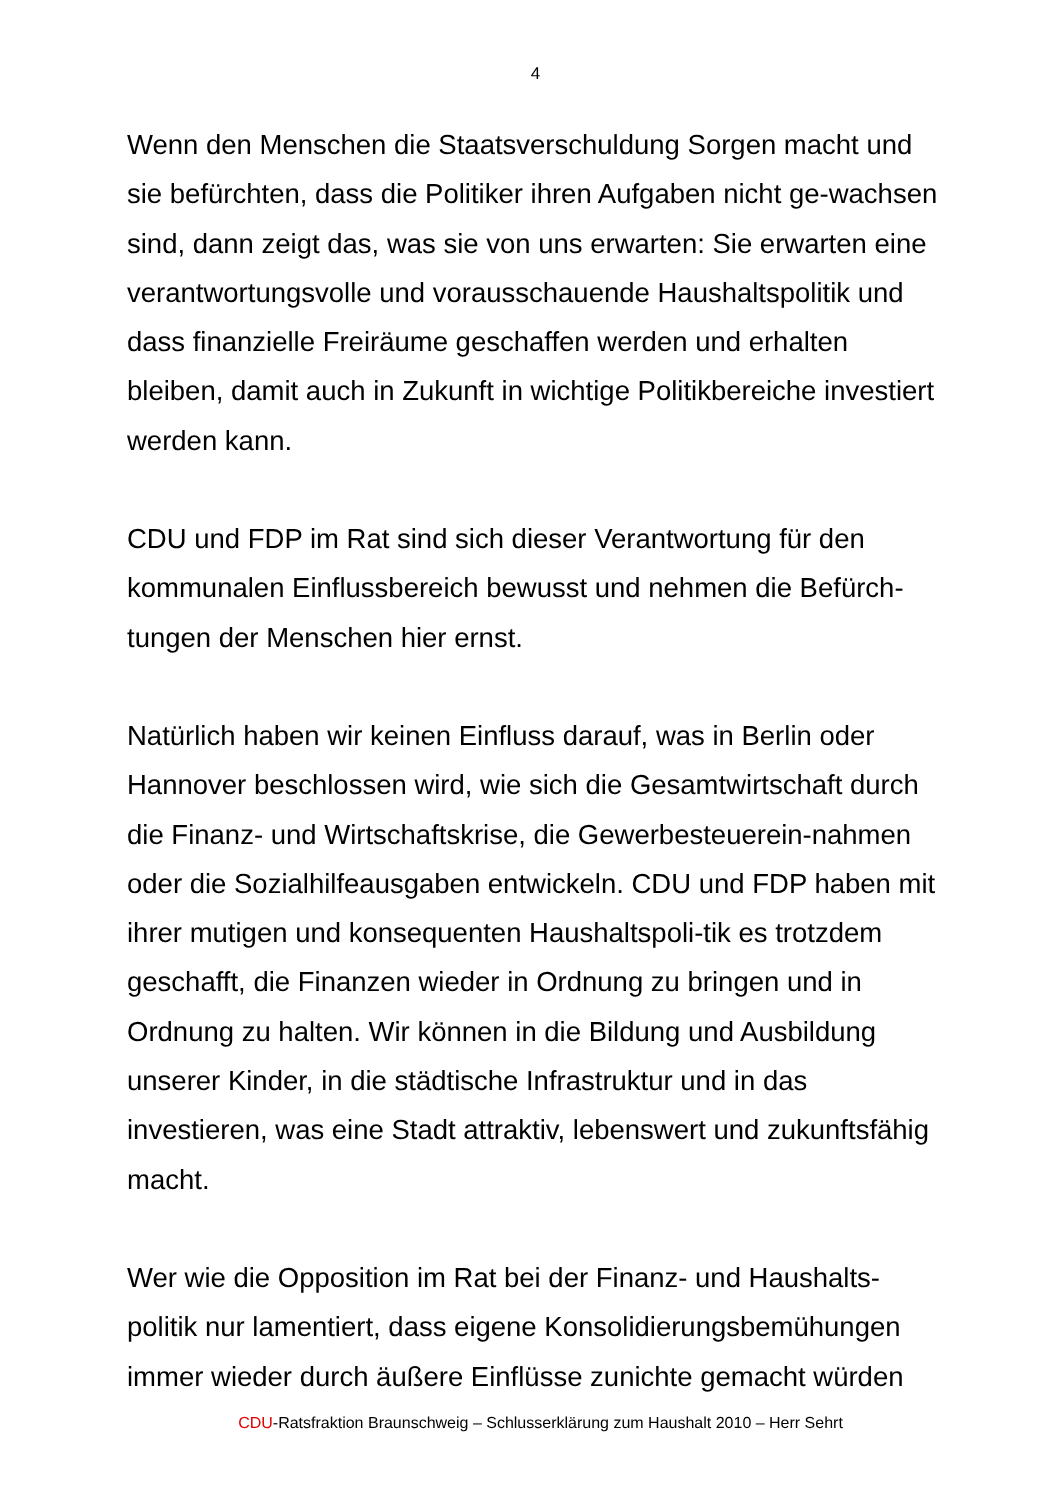4
Wenn den Menschen die Staatsverschuldung Sorgen macht und sie befürchten, dass die Politiker ihren Aufgaben nicht ge-wachsen sind, dann zeigt das, was sie von uns erwarten: Sie erwarten eine verantwortungsvolle und vorausschauende Haushaltspolitik und dass finanzielle Freiräume geschaffen werden und erhalten bleiben, damit auch in Zukunft in wichtige Politikbereiche investiert werden kann.
CDU und FDP im Rat sind sich dieser Verantwortung für den kommunalen Einflussbereich bewusst und nehmen die Befürch-tungen der Menschen hier ernst.
Natürlich haben wir keinen Einfluss darauf, was in Berlin oder Hannover beschlossen wird, wie sich die Gesamtwirtschaft durch die Finanz- und Wirtschaftskrise, die Gewerbesteuerein-nahmen oder die Sozialhilfeausgaben entwickeln. CDU und FDP haben mit ihrer mutigen und konsequenten Haushaltspoli-tik es trotzdem geschafft, die Finanzen wieder in Ordnung zu bringen und in Ordnung zu halten. Wir können in die Bildung und Ausbildung unserer Kinder, in die städtische Infrastruktur und in das investieren, was eine Stadt attraktiv, lebenswert und zukunftsfähig macht.
Wer wie die Opposition im Rat bei der Finanz- und Haushalts-politik nur lamentiert, dass eigene Konsolidierungsbemühungen immer wieder durch äußere Einflüsse zunichte gemacht würden
CDU-Ratsfraktion Braunschweig – Schlusserklärung zum Haushalt 2010 – Herr Sehrt